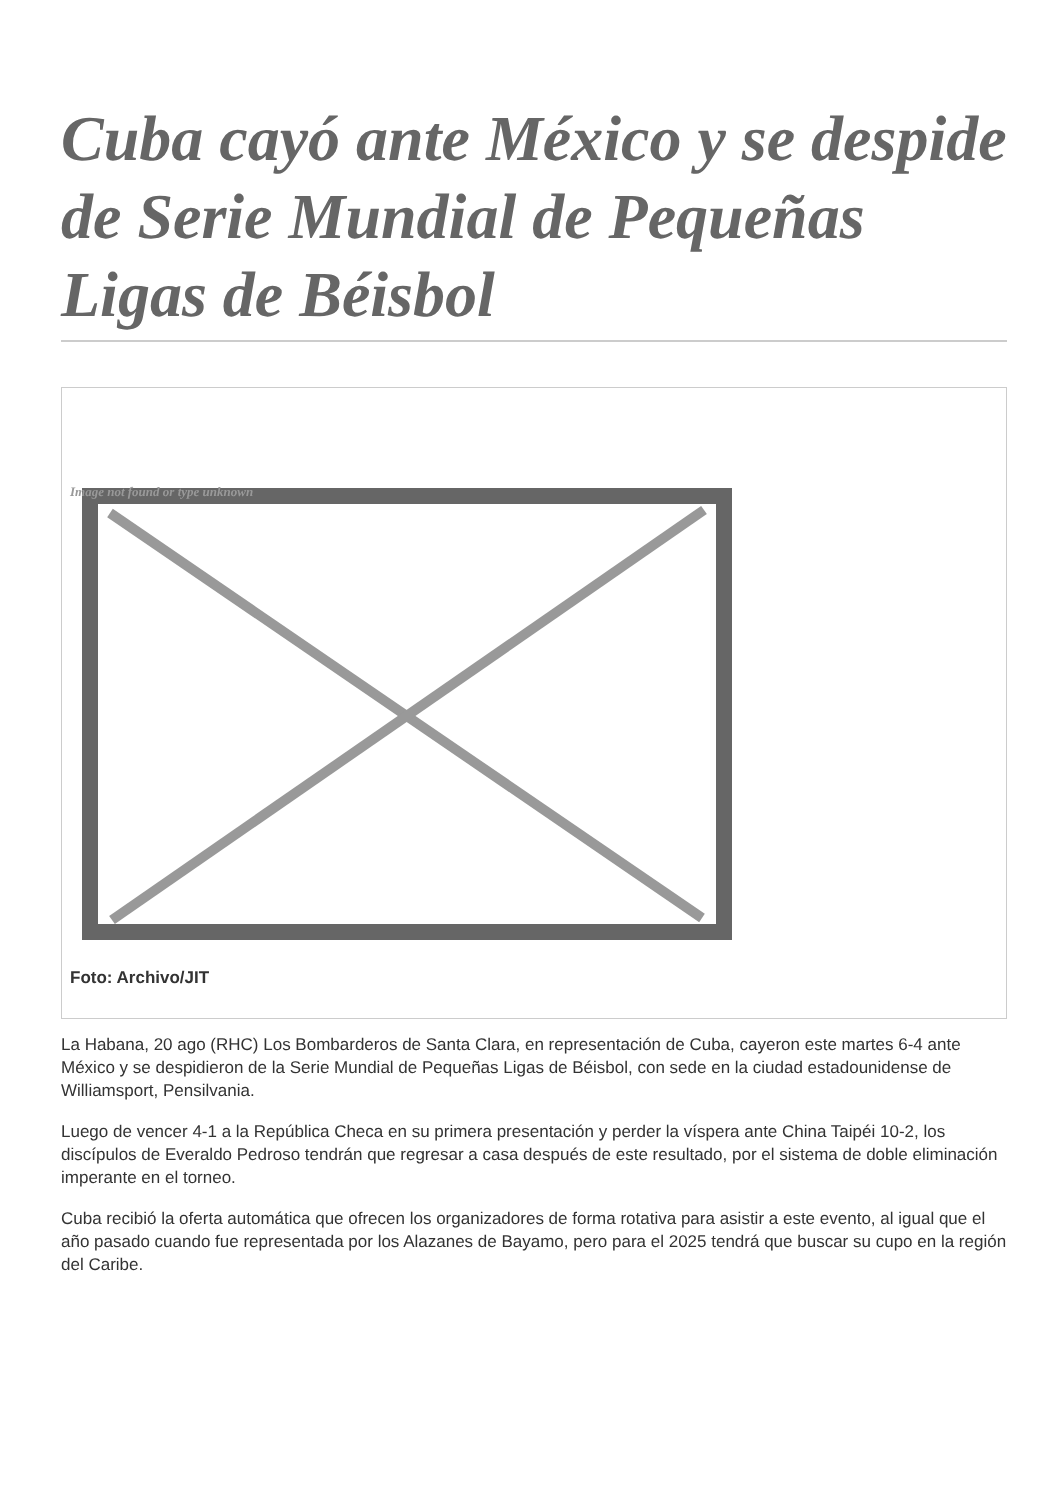Cuba cayó ante México y se despide de Serie Mundial de Pequeñas Ligas de Béisbol
Image not found or type unknown
Foto: Archivo/JIT
La Habana, 20 ago (RHC) Los Bombarderos de Santa Clara, en representación de Cuba, cayeron este martes 6-4 ante México y se despidieron de la Serie Mundial de Pequeñas Ligas de Béisbol, con sede en la ciudad estadounidense de Williamsport, Pensilvania.
Luego de vencer 4-1 a la República Checa en su primera presentación y perder la víspera ante China Taipéi 10-2, los discípulos de Everaldo Pedroso tendrán que regresar a casa después de este resultado, por el sistema de doble eliminación imperante en el torneo.
Cuba recibió la oferta automática que ofrecen los organizadores de forma rotativa para asistir a este evento, al igual que el año pasado cuando fue representada por los Alazanes de Bayamo, pero para el 2025 tendrá que buscar su cupo en la región del Caribe.